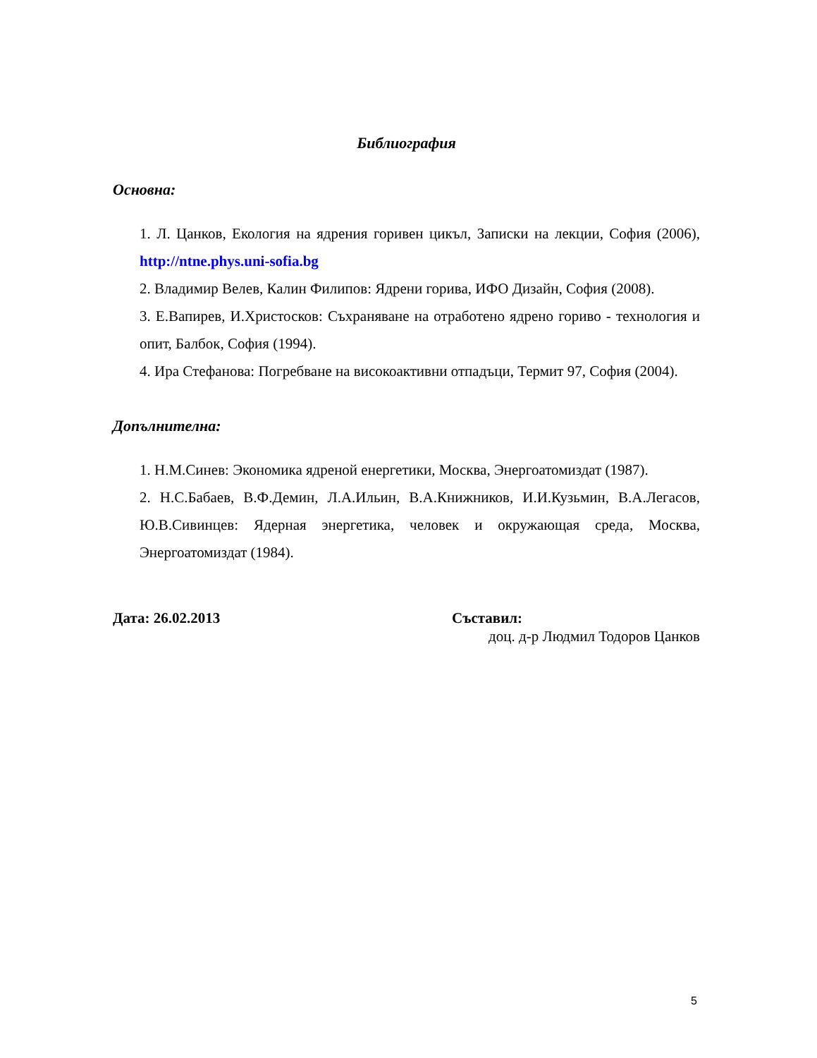Библиография
Основна:
1. Л. Цанков, Екология на ядрения горивен цикъл, Записки на лекции, София (2006), http://ntne.phys.uni-sofia.bg
2. Владимир Велев, Калин Филипов: Ядрени горива, ИФО Дизайн, София (2008).
3. Е.Вапирев, И.Христосков: Съхраняване на отработено ядрено гориво - технология и опит, Балбок, София (1994).
4. Ира Стефанова: Погребване на високоактивни отпадъци, Термит 97, София (2004).
Допълнителна:
1. Н.М.Синев: Экономика ядреной енергетики, Москва, Энергоатомиздат (1987).
2. Н.С.Бабаев, В.Ф.Демин, Л.А.Ильин, В.А.Книжников, И.И.Кузьмин, В.А.Легасов, Ю.В.Сивинцев: Ядерная энергетика, человек и окружающая среда, Москва, Энергоатомиздат (1984).
Дата: 26.02.2013 Съставил:
доц. д-р Людмил Тодоров Цанков
5